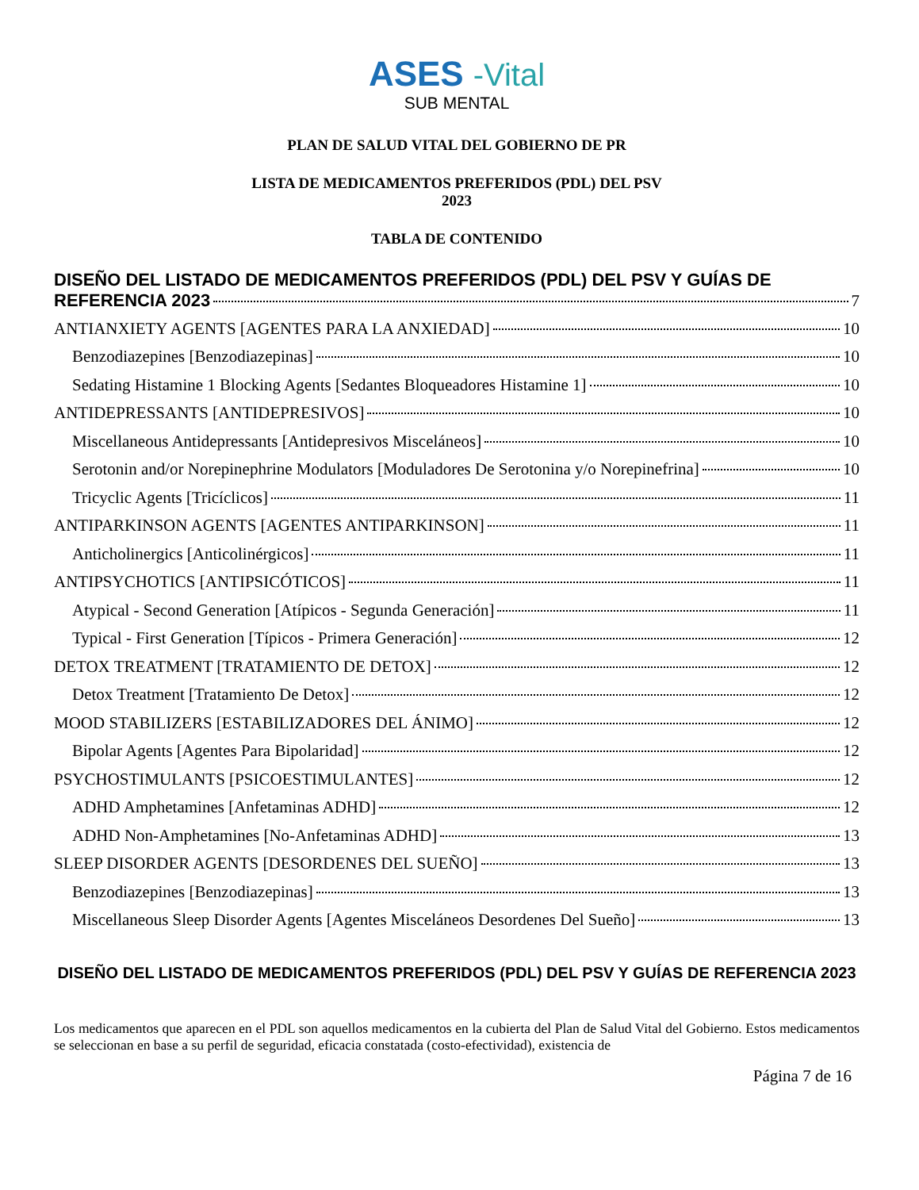ASES -Vital
SUB MENTAL
PLAN DE SALUD VITAL DEL GOBIERNO DE PR
LISTA DE MEDICAMENTOS PREFERIDOS (PDL) DEL PSV
2023
TABLA DE CONTENIDO
DISEÑO DEL LISTADO DE MEDICAMENTOS PREFERIDOS (PDL) DEL PSV Y GUÍAS DE
REFERENCIA 2023 7
ANTIANXIETY AGENTS [AGENTES PARA LA ANXIEDAD] 10
Benzodiazepines [Benzodiazepinas] 10
Sedating Histamine 1 Blocking Agents [Sedantes Bloqueadores Histamine 1] 10
ANTIDEPRESSANTS [ANTIDEPRESIVOS] 10
Miscellaneous Antidepressants [Antidepresivos Misceláneos] 10
Serotonin and/or Norepinephrine Modulators [Moduladores De Serotonina y/o Norepinefrina] 10
Tricyclic Agents [Tricíclicos] 11
ANTIPARKINSON AGENTS [AGENTES ANTIPARKINSON] 11
Anticholinergics [Anticolinérgicos] 11
ANTIPSYCHOTICS [ANTIPSICÓTICOS] 11
Atypical - Second Generation [Atípicos - Segunda Generación] 11
Typical - First Generation [Típicos - Primera Generación] 12
DETOX TREATMENT [TRATAMIENTO DE DETOX] 12
Detox Treatment [Tratamiento De Detox] 12
MOOD STABILIZERS [ESTABILIZADORES DEL ÁNIMO] 12
Bipolar Agents [Agentes Para Bipolaridad] 12
PSYCHOSTIMULANTS [PSICOESTIMULANTES] 12
ADHD Amphetamines [Anfetaminas ADHD] 12
ADHD Non-Amphetamines [No-Anfetaminas ADHD] 13
SLEEP DISORDER AGENTS [DESORDENES DEL SUEÑO] 13
Benzodiazepines [Benzodiazepinas] 13
Miscellaneous Sleep Disorder Agents [Agentes Misceláneos Desordenes Del Sueño] 13
DISEÑO DEL LISTADO DE MEDICAMENTOS PREFERIDOS (PDL) DEL PSV Y GUÍAS DE REFERENCIA 2023
Los medicamentos que aparecen en el PDL son aquellos medicamentos en la cubierta del Plan de Salud Vital del Gobierno. Estos medicamentos se seleccionan en base a su perfil de seguridad, eficacia constatada (costo-efectividad), existencia de
Página 7 de 16